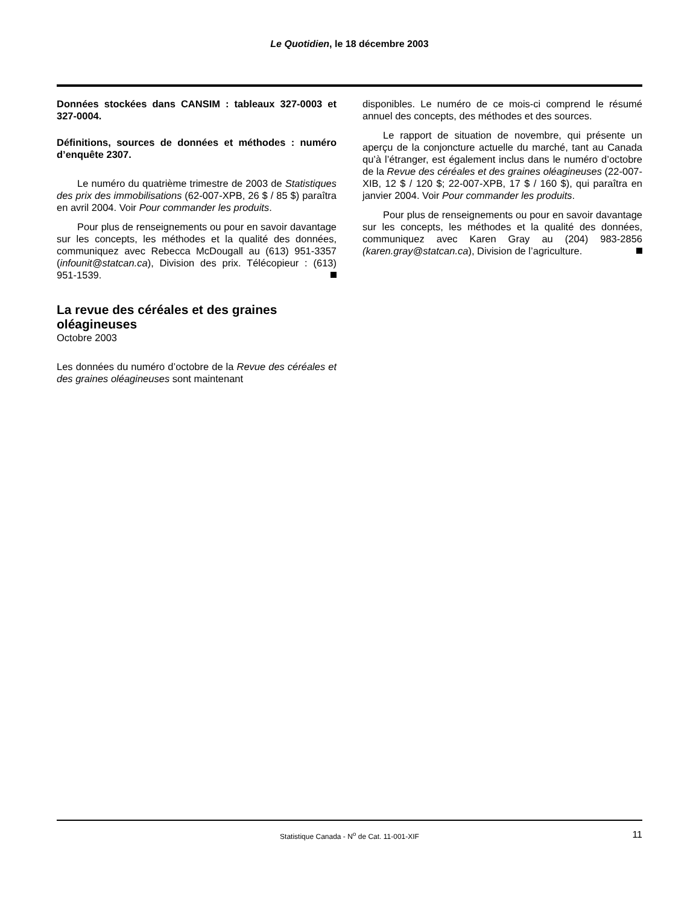Le Quotidien, le 18 décembre 2003
Données stockées dans CANSIM : tableaux 327-0003 et 327-0004.
Définitions, sources de données et méthodes : numéro d’enquête 2307.
Le numéro du quatrième trimestre de 2003 de Statistiques des prix des immobilisations (62-007-XPB, 26 $ / 85 $) paraîtra en avril 2004. Voir Pour commander les produits.
Pour plus de renseignements ou pour en savoir davantage sur les concepts, les méthodes et la qualité des données, communiquez avec Rebecca McDougall au (613) 951-3357 (infounit@statcan.ca), Division des prix. Télécopieur : (613) 951-1539.
La revue des céréales et des graines oléagineuses
Octobre 2003
Les données du numéro d’octobre de la Revue des céréales et des graines oléagineuses sont maintenant
disponibles. Le numéro de ce mois-ci comprend le résumé annuel des concepts, des méthodes et des sources.
Le rapport de situation de novembre, qui présente un aperçu de la conjoncture actuelle du marché, tant au Canada qu’à l’étranger, est également inclus dans le numéro d’octobre de la Revue des céréales et des graines oléagineuses (22-007-XIB, 12 $ / 120 $; 22-007-XPB, 17 $ / 160 $), qui paraîtra en janvier 2004. Voir Pour commander les produits.
Pour plus de renseignements ou pour en savoir davantage sur les concepts, les méthodes et la qualité des données, communiquez avec Karen Gray au (204) 983-2856 (karen.gray@statcan.ca), Division de l’agriculture.
Statistique Canada - N<sup>o</sup> de Cat. 11-001-XIF 11